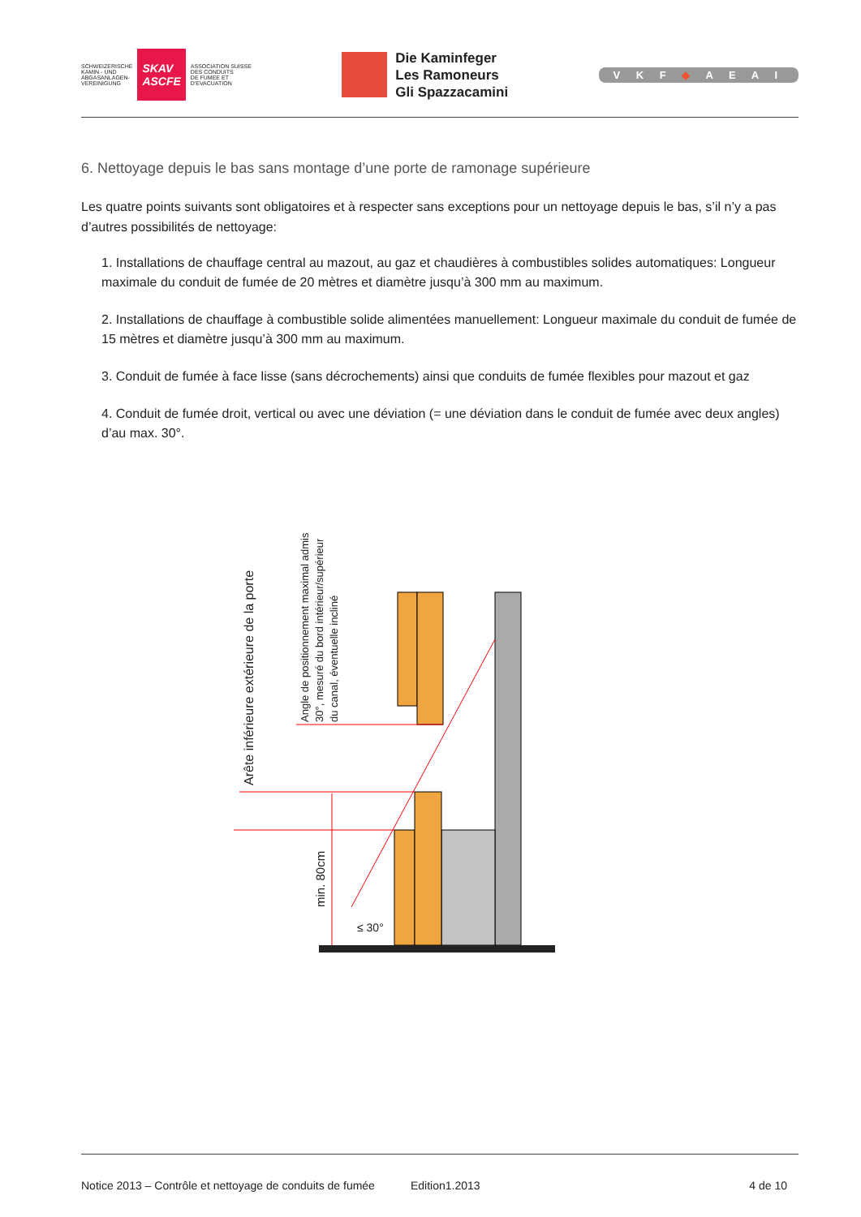SCHWEIZERISCHE
KAMIN - UND
ABGASANLAGEN-
VEREINIGUNG
SKAV
ASCFE
ASSOCIATION SUISSE
DES CONDUITS
DE FUMEE ET
D'EVACUATION
Die Kaminfeger
Les Ramoneurs
Gli Spazzacamini
V K F ◆ A E A I
6. Nettoyage depuis le bas sans montage d’une porte de ramonage supérieure
Les quatre points suivants sont obligatoires et à respecter sans exceptions pour un nettoyage depuis le bas, s’il n’y a pas d’autres possibilités de nettoyage:
1. Installations de chauffage central au mazout, au gaz et chaudières à combustibles solides automatiques: Longueur maximale du conduit de fumée de 20 mètres et diamètre jusqu’à 300 mm au maximum.
2. Installations de chauffage à combustible solide alimentées manuellement: Longueur maximale du conduit de fumée de 15 mètres et diamètre jusqu’à 300 mm au maximum.
3. Conduit de fumée à face lisse (sans décrochements) ainsi que conduits de fumée flexibles pour mazout et gaz
4. Conduit de fumée droit, vertical ou avec une déviation (= une déviation dans le conduit de fumée avec deux angles) d’au max. 30°.
Arête inférieure extérieure de la porte
Angle de positionnement maximal admis
30°, mesuré du bord intérieur/supérieur
du canal, éventuelle incliné
min. 80cm
≤ 30°
Notice 2013 – Contrôle et nettoyage de conduits de fumée Edition1.2013 4 de 10